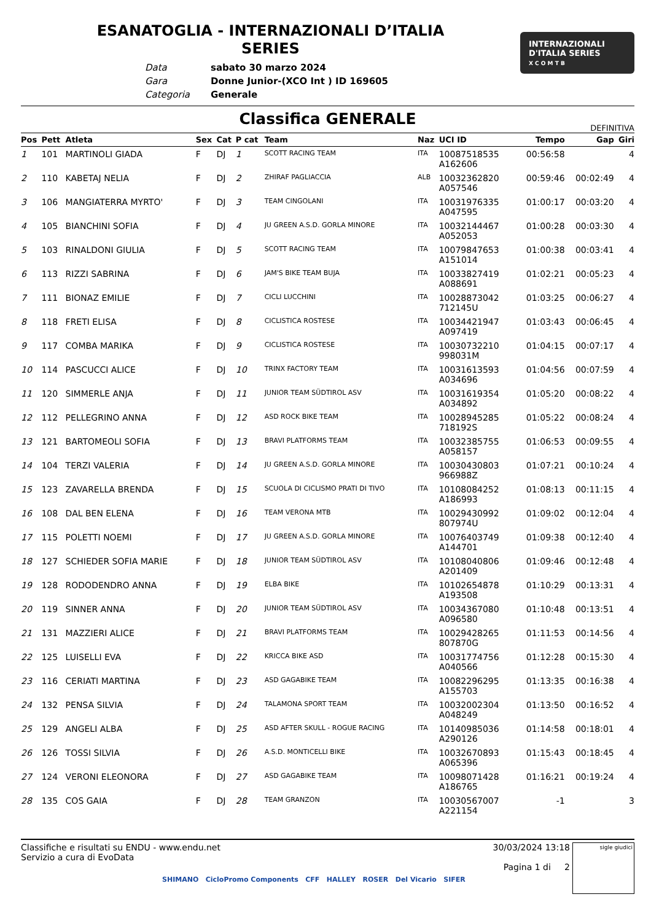ESANATOGLIA - INTERNAZIONALI D’ITALIA
SERIES
| Data | sabato 30 marzo 2024 |
| Gara | Donne Junior-(XCO Int ) ID 169605 |
| Categoria | Generale |
INTERNAZIONALI
D'ITALIA SERIES
X C O M T B
Classifica GENERALE
DEFINITIVA
| Pos | Pett | Atleta | Sex | Cat | P cat | Team | Naz | UCI ID | Tempo | Gap | Giri |
| --- | --- | --- | --- | --- | --- | --- | --- | --- | --- | --- | --- |
| 1 | 101 | MARTINOLI GIADA | F | DJ | 1 | SCOTT RACING TEAM | ITA | 10087518535 A162606 | 00:56:58 | | 4 |
| 2 | 110 | KABETAJ NELIA | F | DJ | 2 | ZHIRAF PAGLIACCIA | ALB | 10032362820 A057546 | 00:59:46 | 00:02:49 | 4 |
| 3 | 106 | MANGIATERRA MYRTO' | F | DJ | 3 | TEAM CINGOLANI | ITA | 10031976335 A047595 | 01:00:17 | 00:03:20 | 4 |
| 4 | 105 | BIANCHINI SOFIA | F | DJ | 4 | JU GREEN A.S.D. GORLA MINORE | ITA | 10032144467 A052053 | 01:00:28 | 00:03:30 | 4 |
| 5 | 103 | RINALDONI GIULIA | F | DJ | 5 | SCOTT RACING TEAM | ITA | 10079847653 A151014 | 01:00:38 | 00:03:41 | 4 |
| 6 | 113 | RIZZI SABRINA | F | DJ | 6 | JAM'S BIKE TEAM BUJA | ITA | 10033827419 A088691 | 01:02:21 | 00:05:23 | 4 |
| 7 | 111 | BIONAZ EMILIE | F | DJ | 7 | CICLI LUCCHINI | ITA | 10028873042 712145U | 01:03:25 | 00:06:27 | 4 |
| 8 | 118 | FRETI ELISA | F | DJ | 8 | CICLISTICA ROSTESE | ITA | 10034421947 A097419 | 01:03:43 | 00:06:45 | 4 |
| 9 | 117 | COMBA MARIKA | F | DJ | 9 | CICLISTICA ROSTESE | ITA | 10030732210 998031M | 01:04:15 | 00:07:17 | 4 |
| 10 | 114 | PASCUCCI ALICE | F | DJ | 10 | TRINX FACTORY TEAM | ITA | 10031613593 A034696 | 01:04:56 | 00:07:59 | 4 |
| 11 | 120 | SIMMERLE ANJA | F | DJ | 11 | JUNIOR TEAM SÜDTIROL ASV | ITA | 10031619354 A034892 | 01:05:20 | 00:08:22 | 4 |
| 12 | 112 | PELLEGRINO ANNA | F | DJ | 12 | ASD ROCK BIKE TEAM | ITA | 10028945285 718192S | 01:05:22 | 00:08:24 | 4 |
| 13 | 121 | BARTOMEOLI SOFIA | F | DJ | 13 | BRAVI PLATFORMS TEAM | ITA | 10032385755 A058157 | 01:06:53 | 00:09:55 | 4 |
| 14 | 104 | TERZI VALERIA | F | DJ | 14 | JU GREEN A.S.D. GORLA MINORE | ITA | 10030430803 966988Z | 01:07:21 | 00:10:24 | 4 |
| 15 | 123 | ZAVARELLA BRENDA | F | DJ | 15 | SCUOLA DI CICLISMO PRATI DI TIVO | ITA | 10108084252 A186993 | 01:08:13 | 00:11:15 | 4 |
| 16 | 108 | DAL BEN ELENA | F | DJ | 16 | TEAM VERONA MTB | ITA | 10029430992 807974U | 01:09:02 | 00:12:04 | 4 |
| 17 | 115 | POLETTI NOEMI | F | DJ | 17 | JU GREEN A.S.D. GORLA MINORE | ITA | 10076403749 A144701 | 01:09:38 | 00:12:40 | 4 |
| 18 | 127 | SCHIEDER SOFIA MARIE | F | DJ | 18 | JUNIOR TEAM SÜDTIROL ASV | ITA | 10108040806 A201409 | 01:09:46 | 00:12:48 | 4 |
| 19 | 128 | RODODENDRO ANNA | F | DJ | 19 | ELBA BIKE | ITA | 10102654878 A193508 | 01:10:29 | 00:13:31 | 4 |
| 20 | 119 | SINNER ANNA | F | DJ | 20 | JUNIOR TEAM SÜDTIROL ASV | ITA | 10034367080 A096580 | 01:10:48 | 00:13:51 | 4 |
| 21 | 131 | MAZZIERI ALICE | F | DJ | 21 | BRAVI PLATFORMS TEAM | ITA | 10029428265 807870G | 01:11:53 | 00:14:56 | 4 |
| 22 | 125 | LUISELLI EVA | F | DJ | 22 | KRICCA BIKE ASD | ITA | 10031774756 A040566 | 01:12:28 | 00:15:30 | 4 |
| 23 | 116 | CERIATI MARTINA | F | DJ | 23 | ASD GAGABIKE TEAM | ITA | 10082296295 A155703 | 01:13:35 | 00:16:38 | 4 |
| 24 | 132 | PENSA SILVIA | F | DJ | 24 | TALAMONA SPORT TEAM | ITA | 10032002304 A048249 | 01:13:50 | 00:16:52 | 4 |
| 25 | 129 | ANGELI ALBA | F | DJ | 25 | ASD AFTER SKULL - ROGUE RACING | ITA | 10140985036 A290126 | 01:14:58 | 00:18:01 | 4 |
| 26 | 126 | TOSSI SILVIA | F | DJ | 26 | A.S.D. MONTICELLI BIKE | ITA | 10032670893 A065396 | 01:15:43 | 00:18:45 | 4 |
| 27 | 124 | VERONI ELEONORA | F | DJ | 27 | ASD GAGABIKE TEAM | ITA | 10098071428 A186765 | 01:16:21 | 00:19:24 | 4 |
| 28 | 135 | COS GAIA | F | DJ | 28 | TEAM GRANZON | ITA | 10030567007 A221154 | -1 | | 3 |
Classifiche e risultati su ENDU - www.endu.net
Servizio a cura di EvoData
30/03/2024 13:18
Pagina 1 di 2
sigle giudici
SHIMANO CicloPromo Components CFF HALLEY ROSER Del Vicario SIFER